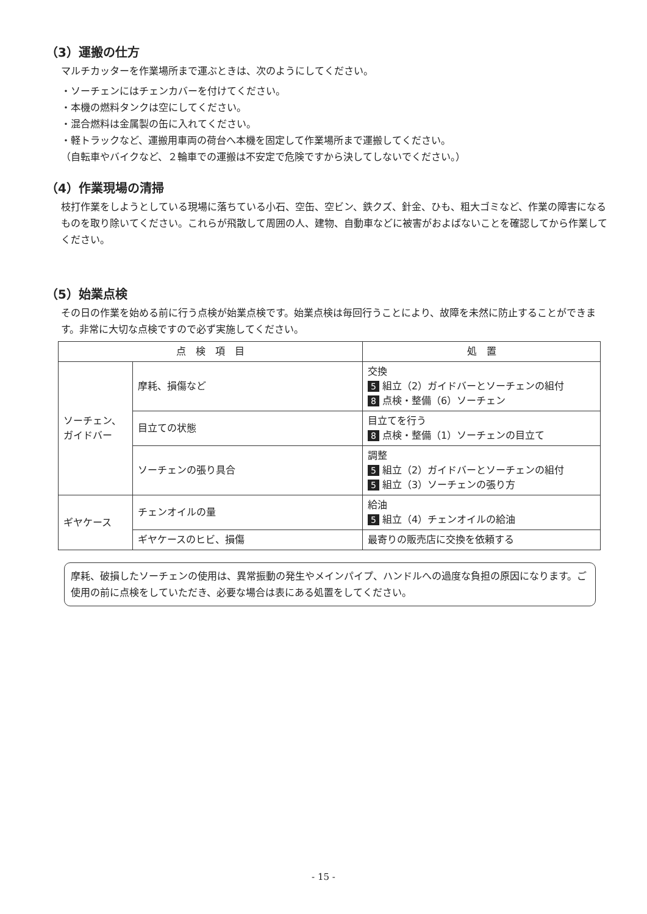（3）運搬の仕方
マルチカッターを作業場所まで運ぶときは、次のようにしてください。
・ソーチェンにはチェンカバーを付けてください。
・本機の燃料タンクは空にしてください。
・混合燃料は金属製の缶に入れてください。
・軽トラックなど、運搬用車両の荷台へ本機を固定して作業場所まで運搬してください。
（自転車やバイクなど、２輪車での運搬は不安定で危険ですから決してしないでください。）
（4）作業現場の清掃
枝打作業をしようとしている現場に落ちている小石、空缶、空ビン、鉄クズ、針金、ひも、粗大ゴミなど、作業の障害になるものを取り除いてください。これらが飛散して周囲の人、建物、自動車などに被害がおよばないことを確認してから作業してください。
（5）始業点検
その日の作業を始める前に行う点検が始業点検です。始業点検は毎回行うことにより、故障を未然に防止することができます。非常に大切な点検ですので必ず実施してください。
| 点 検 項 目 | | 処 置 |
| --- | --- | --- |
| ソーチェン、ガイドバー | 摩耗、損傷など | 交換 5 組立（2）ガイドバーとソーチェンの組付 8 点検・整備（6）ソーチェン |
| | 目立ての状態 | 目立てを行う 8 点検・整備（1）ソーチェンの目立て |
| | ソーチェンの張り具合 | 調整 5 組立（2）ガイドバーとソーチェンの組付 5 組立（3）ソーチェンの張り方 |
| ギヤケース | チェンオイルの量 | 給油 5 組立（4）チェンオイルの給油 |
| | ギヤケースのヒビ、損傷 | 最寄りの販売店に交換を依頼する |
摩耗、破損したソーチェンの使用は、異常振動の発生やメインパイプ、ハンドルへの過度な負担の原因になります。ご使用の前に点検をしていただき、必要な場合は表にある処置をしてください。
- 15 -